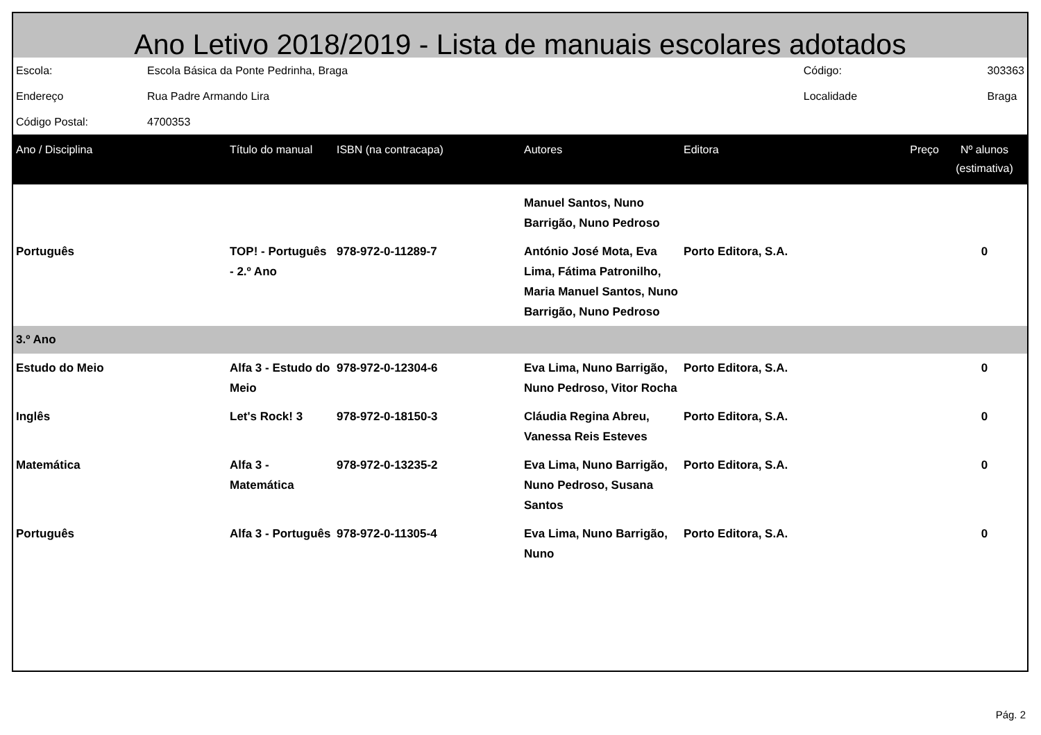Ano Letivo 2018/2019 - Lista de manuais escolares adotados
| Escola: | Escola Básica da Ponte Pedrinha, Braga | Código: | 303363 |
| Endereço | Rua Padre Armando Lira | Localidade | Braga |
| Código Postal: | 4700353 | | |
| Ano / Disciplina | Título do manual | ISBN (na contracapa) | Autores | Editora | Preço | Nº alunos (estimativa) |
| --- | --- | --- | --- | --- | --- | --- |
| | | | Manuel Santos, Nuno Barrigão, Nuno Pedroso | | | |
| Português | TOP! - Português - 2.º Ano | 978-972-0-11289-7 | António José Mota, Eva Lima, Fátima Patronilho, Maria Manuel Santos, Nuno Barrigão, Nuno Pedroso | Porto Editora, S.A. | | 0 |
| 3.º Ano | | | | | | |
| Estudo do Meio | Alfa 3 - Estudo do Meio | 978-972-0-12304-6 | Eva Lima, Nuno Barrigão, Nuno Pedroso, Vitor Rocha | Porto Editora, S.A. | | 0 |
| Inglês | Let's Rock! 3 | 978-972-0-18150-3 | Cláudia Regina Abreu, Vanessa Reis Esteves | Porto Editora, S.A. | | 0 |
| Matemática | Alfa 3 - Matemática | 978-972-0-13235-2 | Eva Lima, Nuno Barrigão, Nuno Pedroso, Susana Santos | Porto Editora, S.A. | | 0 |
| Português | Alfa 3 - Português | 978-972-0-11305-4 | Eva Lima, Nuno Barrigão, Nuno | Porto Editora, S.A. | | 0 |
Pág. 2